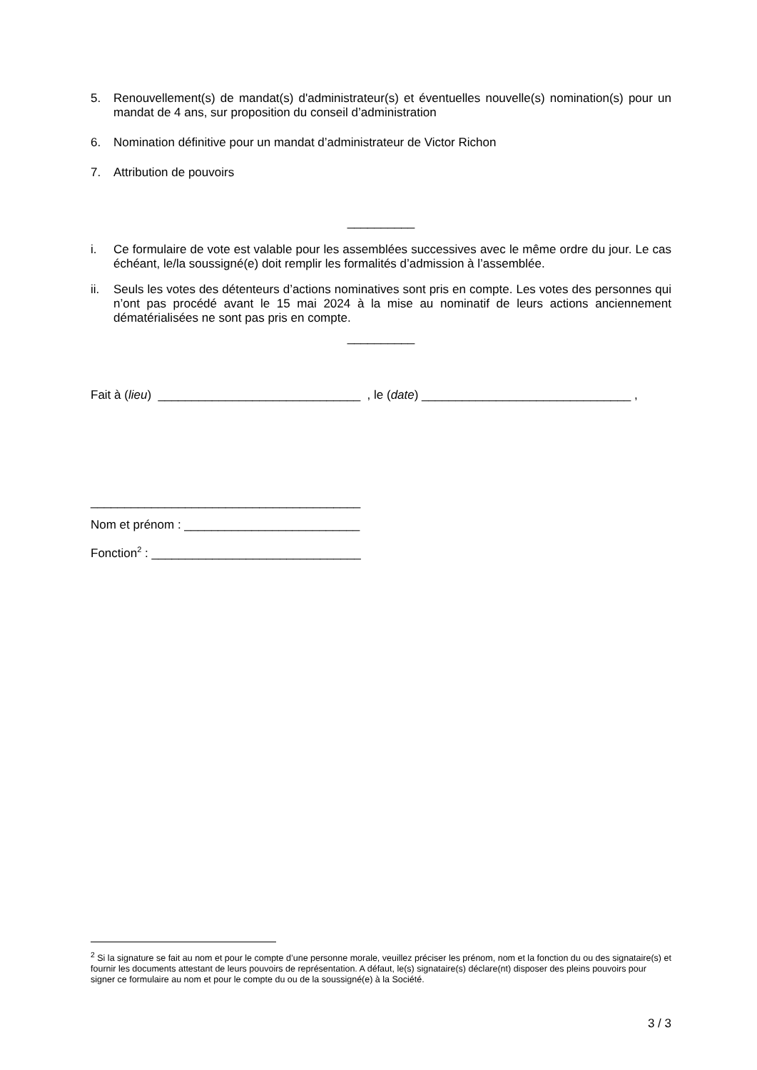5. Renouvellement(s) de mandat(s) d'administrateur(s) et éventuelles nouvelle(s) nomination(s) pour un mandat de 4 ans, sur proposition du conseil d’administration
6. Nomination définitive pour un mandat d’administrateur de Victor Richon
7. Attribution de pouvoirs
__________
i. Ce formulaire de vote est valable pour les assemblées successives avec le même ordre du jour. Le cas échéant, le/la soussigné(e) doit remplir les formalités d’admission à l’assemblée.
ii. Seuls les votes des détenteurs d’actions nominatives sont pris en compte. Les votes des personnes qui n’ont pas procédé avant le 15 mai 2024 à la mise au nominatif de leurs actions anciennement dématérialisées ne sont pas pris en compte.
__________
Fait à (lieu) ______________________________ , le (date) _______________________________ ,
________________________________________
Nom et prénom : __________________________
Fonction<sup>2</sup> : _______________________________
<sup>2</sup> Si la signature se fait au nom et pour le compte d’une personne morale, veuillez préciser les prénom, nom et la fonction du ou des signataire(s) et fournir les documents attestant de leurs pouvoirs de représentation. A défaut, le(s) signataire(s) déclare(nt) disposer des pleins pouvoirs pour signer ce formulaire au nom et pour le compte du ou de la soussigné(e) à la Société.
3 / 3